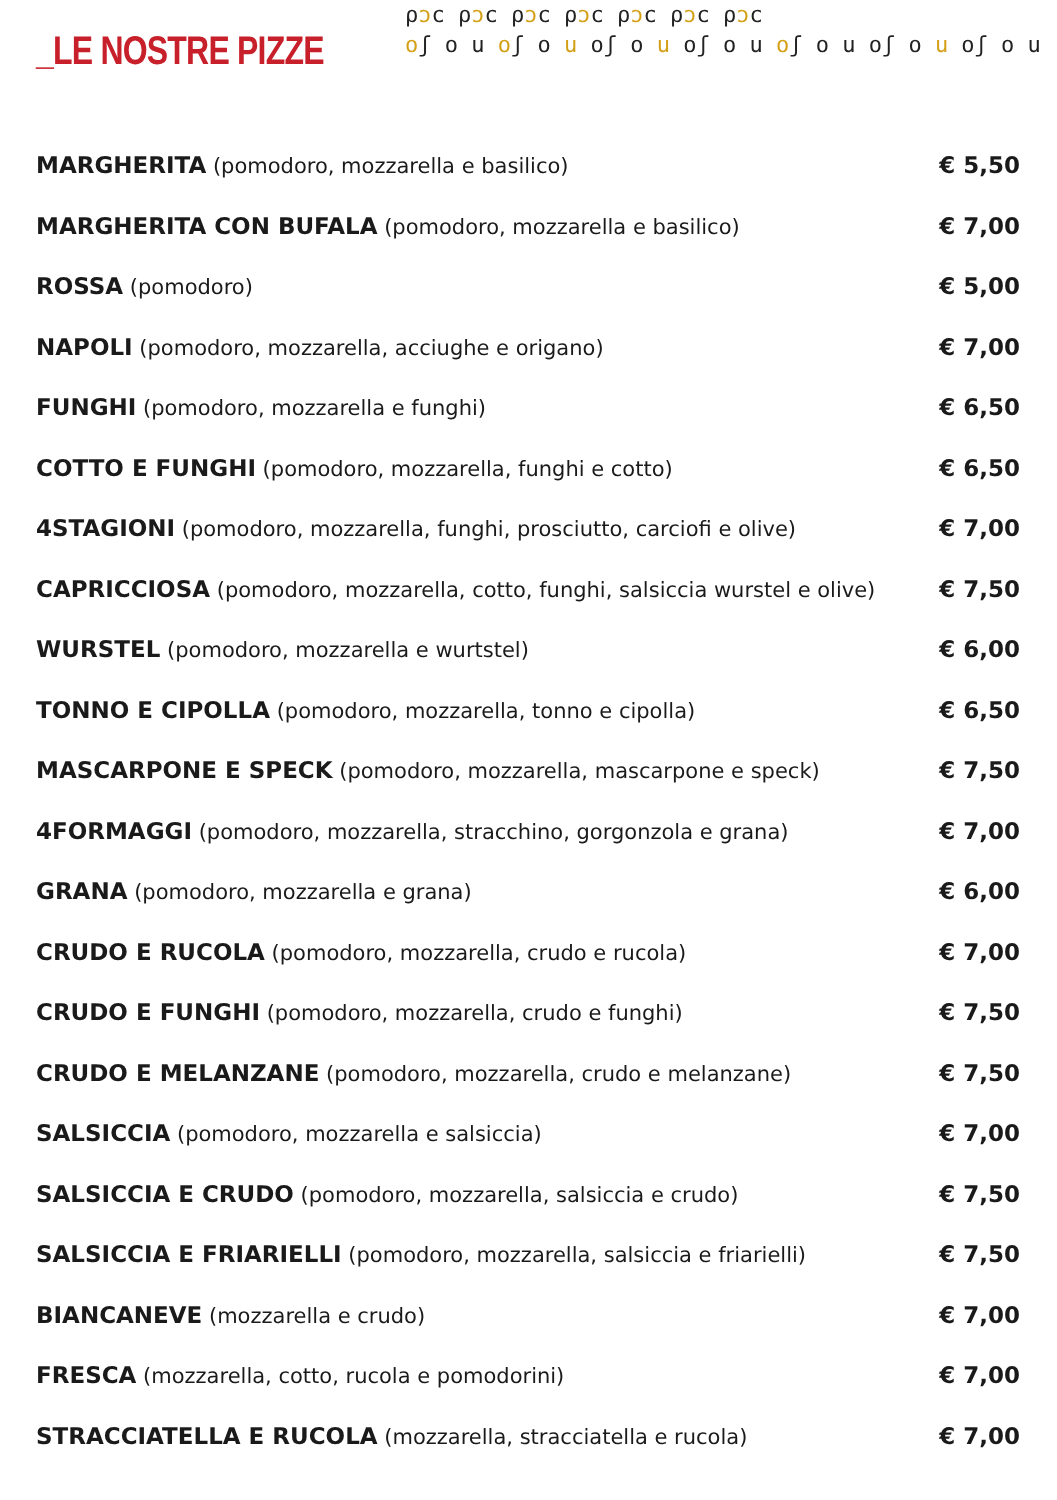_LE NOSTRE PIZZE
ρɔϲ ρɔϲ ρɔϲ ρɔϲ ρɔϲ ρɔϲ ρɔϲ
oʃ o u oʃ o u oʃ o u oʃ o u oʃ o u oʃ o u oʃ o u
| MARGHERITA (pomodoro, mozzarella e basilico) | € 5,50 |
| MARGHERITA CON BUFALA (pomodoro, mozzarella e basilico) | € 7,00 |
| ROSSA (pomodoro) | € 5,00 |
| NAPOLI (pomodoro, mozzarella, acciughe e origano) | € 7,00 |
| FUNGHI (pomodoro, mozzarella e funghi) | € 6,50 |
| COTTO E FUNGHI (pomodoro, mozzarella, funghi e cotto) | € 6,50 |
| 4STAGIONI (pomodoro, mozzarella, funghi, prosciutto, carciofi e olive) | € 7,00 |
| CAPRICCIOSA (pomodoro, mozzarella, cotto, funghi, salsiccia wurstel e olive) | € 7,50 |
| WURSTEL (pomodoro, mozzarella e wurtstel) | € 6,00 |
| TONNO E CIPOLLA (pomodoro, mozzarella, tonno e cipolla) | € 6,50 |
| MASCARPONE E SPECK (pomodoro, mozzarella, mascarpone e speck) | € 7,50 |
| 4FORMAGGI (pomodoro, mozzarella, stracchino, gorgonzola e grana) | € 7,00 |
| GRANA (pomodoro, mozzarella e grana) | € 6,00 |
| CRUDO E RUCOLA (pomodoro, mozzarella, crudo e rucola) | € 7,00 |
| CRUDO E FUNGHI (pomodoro, mozzarella, crudo e funghi) | € 7,50 |
| CRUDO E MELANZANE (pomodoro, mozzarella, crudo e melanzane) | € 7,50 |
| SALSICCIA (pomodoro, mozzarella e salsiccia) | € 7,00 |
| SALSICCIA E CRUDO (pomodoro, mozzarella, salsiccia e crudo) | € 7,50 |
| SALSICCIA E FRIARIELLI (pomodoro, mozzarella, salsiccia e friarielli) | € 7,50 |
| BIANCANEVE (mozzarella e crudo) | € 7,00 |
| FRESCA (mozzarella, cotto, rucola e pomodorini) | € 7,00 |
| STRACCIATELLA E RUCOLA (mozzarella, stracciatella e rucola) | € 7,00 |